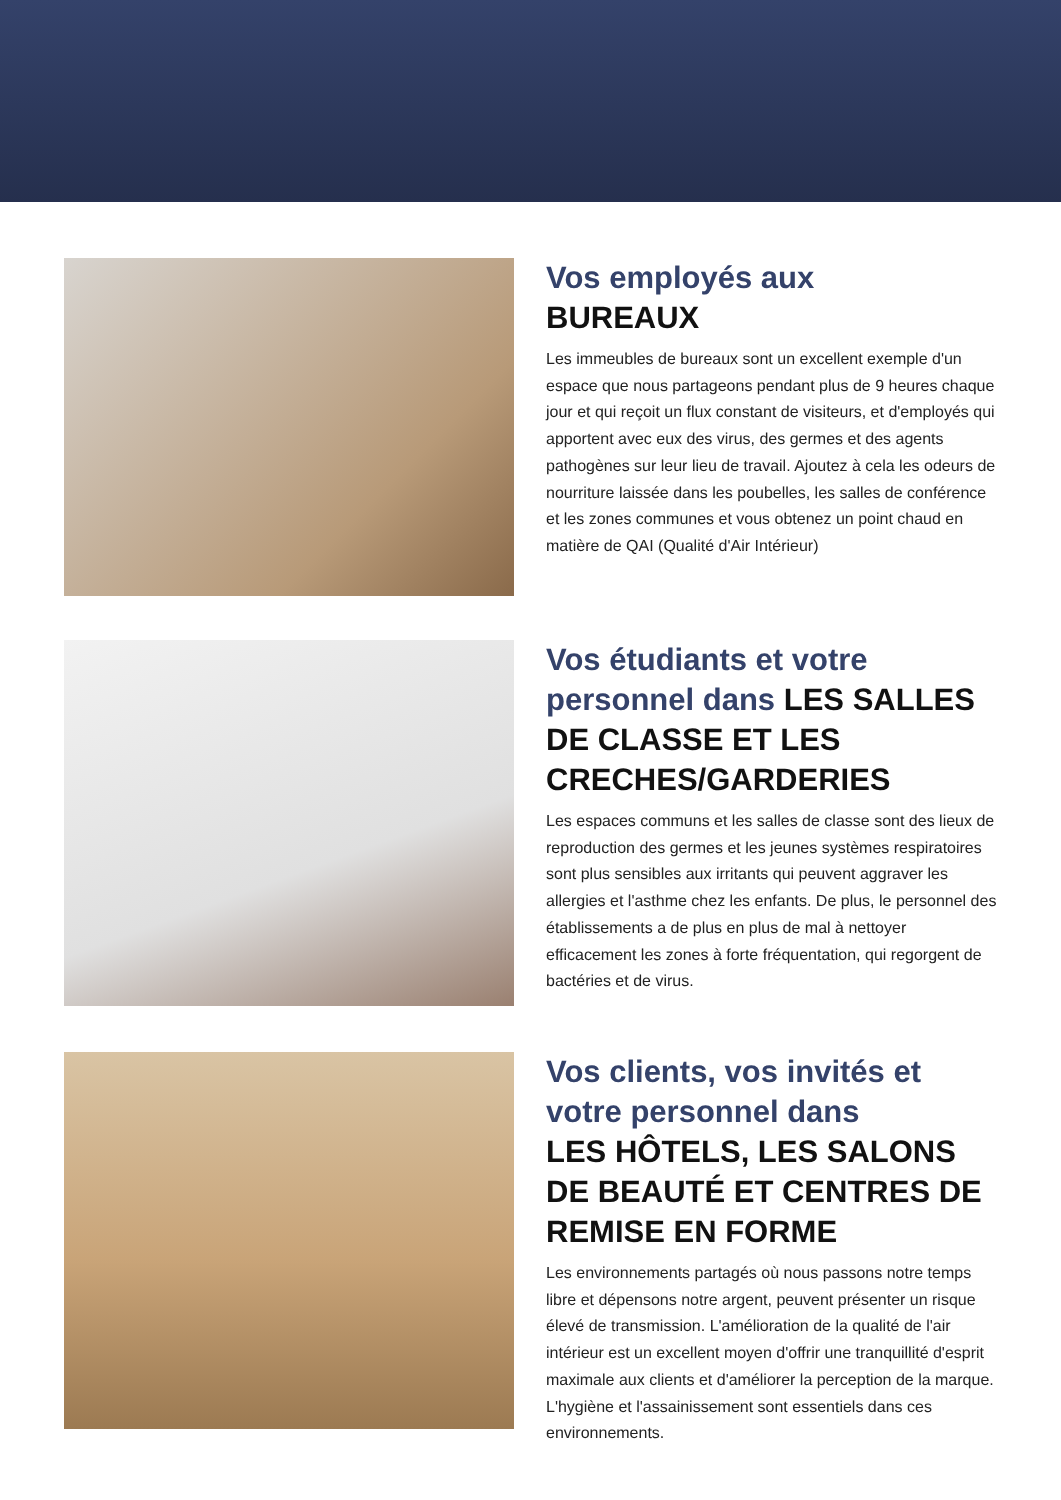Vos employés aux
BUREAUX
Les immeubles de bureaux sont un excellent exemple d'un espace que nous partageons pendant plus de 9 heures chaque jour et qui reçoit un flux constant de visiteurs, et d'employés qui apportent avec eux des virus, des germes et des agents pathogènes sur leur lieu de travail. Ajoutez à cela les odeurs de nourriture laissée dans les poubelles, les salles de conférence et les zones communes et vous obtenez un point chaud en matière de QAI (Qualité d'Air Intérieur)
Vos étudiants et votre personnel dans LES SALLES DE CLASSE ET LES CRECHES/GARDERIES
Les espaces communs et les salles de classe sont des lieux de reproduction des germes et les jeunes systèmes respiratoires sont plus sensibles aux irritants qui peuvent aggraver les allergies et l'asthme chez les enfants. De plus, le personnel des établissements a de plus en plus de mal à nettoyer efficacement les zones à forte fréquentation, qui regorgent de bactéries et de virus.
Vos clients, vos invités et votre personnel dans
LES HÔTELS, LES SALONS DE BEAUTÉ ET CENTRES DE REMISE EN FORME
Les environnements partagés où nous passons notre temps libre et dépensons notre argent, peuvent présenter un risque élevé de transmission. L'amélioration de la qualité de l'air intérieur est un excellent moyen d'offrir une tranquillité d'esprit maximale aux clients et d'améliorer la perception de la marque. L'hygiène et l'assainissement sont essentiels dans ces environnements.